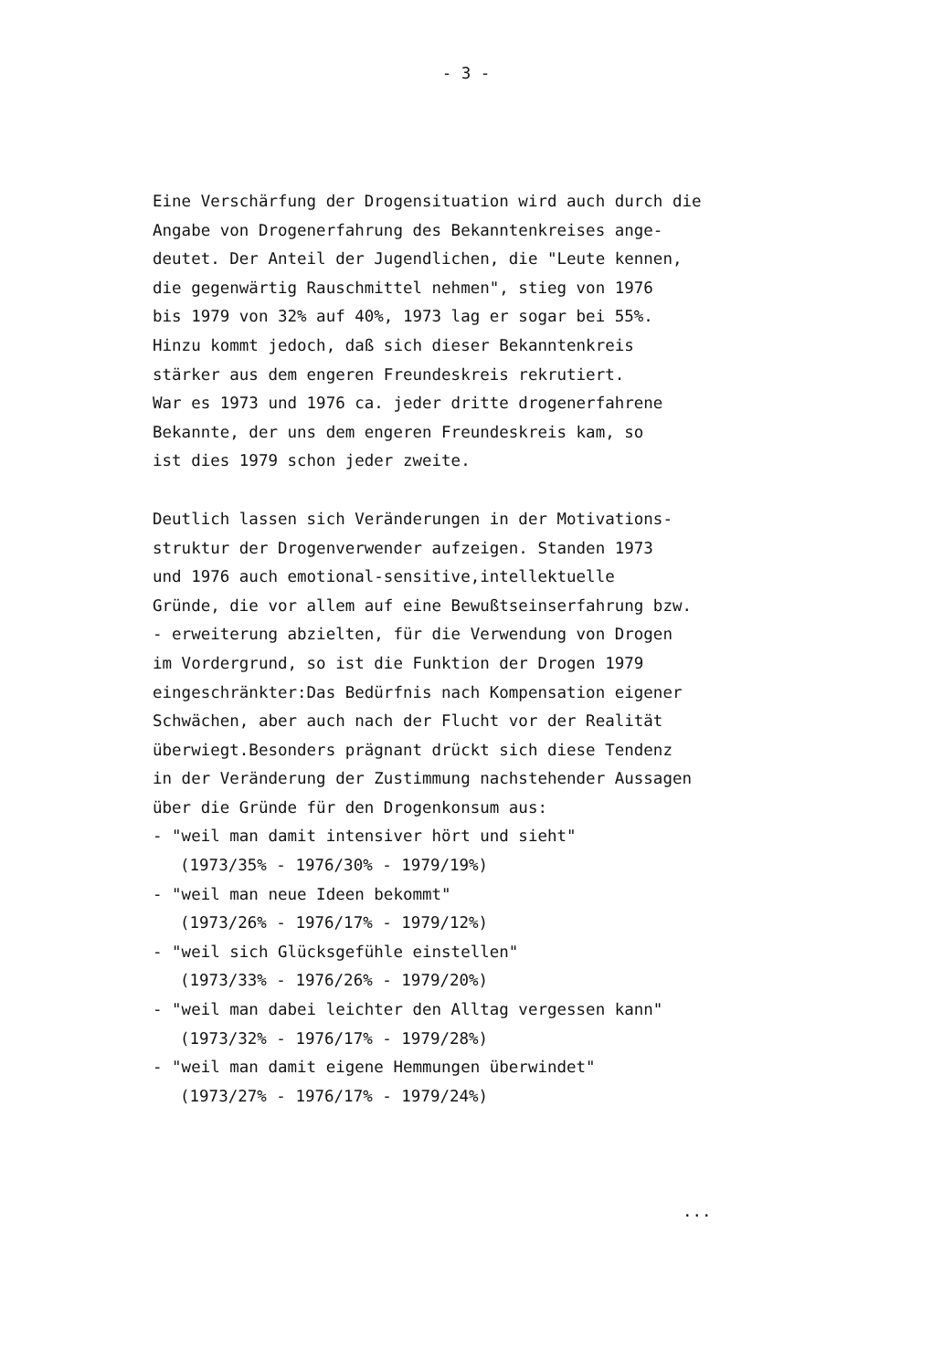- 3 -
Eine Verschärfung der Drogensituation wird auch durch die
Angabe von Drogenerfahrung des Bekanntenkreises ange-
deutet. Der Anteil der Jugendlichen, die "Leute kennen,
die gegenwärtig Rauschmittel nehmen", stieg von 1976
bis 1979 von 32% auf 40%, 1973 lag er sogar bei 55%.
Hinzu kommt jedoch, daß sich dieser Bekanntenkreis
stärker aus dem engeren Freundeskreis rekrutiert.
War es 1973 und 1976 ca. jeder dritte drogenerfahrene
Bekannte, der uns dem engeren Freundeskreis kam, so
ist dies 1979 schon jeder zweite.
Deutlich lassen sich Veränderungen in der Motivations-
struktur der Drogenverwender aufzeigen. Standen 1973
und 1976 auch emotional-sensitive,intellektuelle
Gründe, die vor allem auf eine Bewußtseinserfahrung bzw.
- erweiterung abzielten, für die Verwendung von Drogen
im Vordergrund, so ist die Funktion der Drogen 1979
eingeschränkter:Das Bedürfnis nach Kompensation eigener
Schwächen, aber auch nach der Flucht vor der Realität
überwiegt.Besonders prägnant drückt sich diese Tendenz
in der Veränderung der Zustimmung nachstehender Aussagen
über die Gründe für den Drogenkonsum aus:
- "weil man damit intensiver hört und sieht"
(1973/35% - 1976/30% - 1979/19%)
- "weil man neue Ideen bekommt"
(1973/26% - 1976/17% - 1979/12%)
- "weil sich Glücksgefühle einstellen"
(1973/33% - 1976/26% - 1979/20%)
- "weil man dabei leichter den Alltag vergessen kann"
(1973/32% - 1976/17% - 1979/28%)
- "weil man damit eigene Hemmungen überwindet"
(1973/27% - 1976/17% - 1979/24%)
...